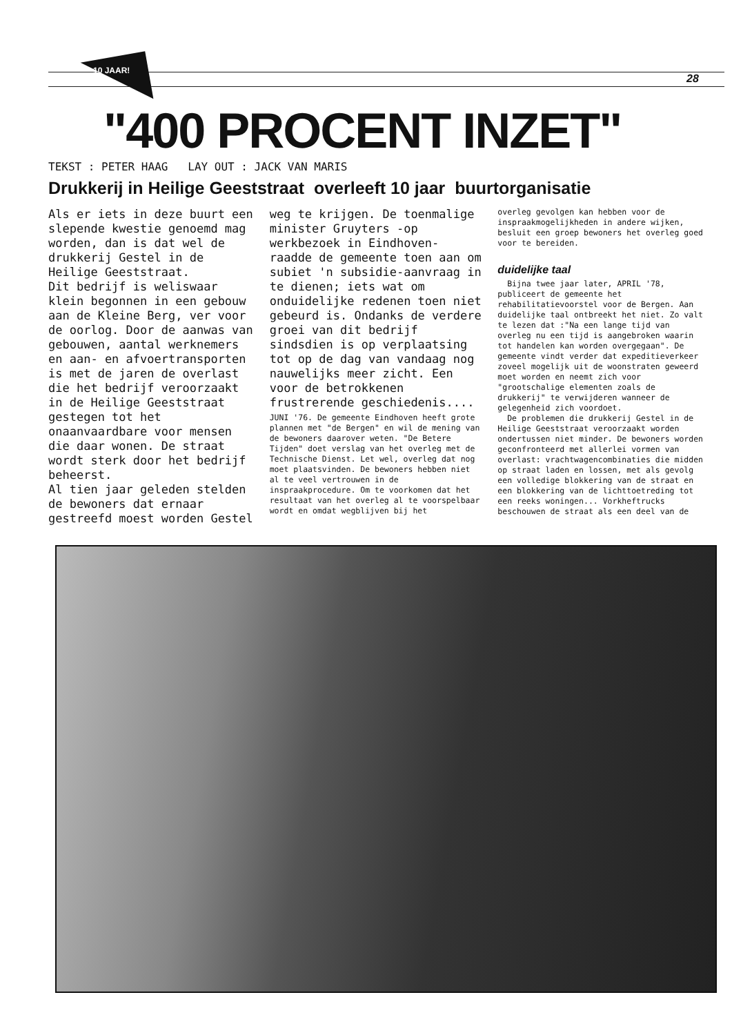10 JAAR!
28
"400 PROCENT INZET"
TEKST : PETER HAAG LAY OUT : JACK VAN MARIS
Drukkerij in Heilige Geeststraat overleeft 10 jaar buurtorganisatie
Als er iets in deze buurt een slepende kwestie genoemd mag worden, dan is dat wel de drukkerij Gestel in de Heilige Geeststraat.
Dit bedrijf is weliswaar klein begonnen in een gebouw aan de Kleine Berg, ver voor de oorlog. Door de aanwas van gebouwen, aantal werknemers en aan- en afvoertransporten is met de jaren de overlast die het bedrijf veroorzaakt in de Heilige Geeststraat gestegen tot het onaanvaardbare voor mensen die daar wonen. De straat wordt sterk door het bedrijf beheerst.
Al tien jaar geleden stelden de bewoners dat ernaar gestreefd moest worden Gestel
weg te krijgen. De toenmalige minister Gruyters -op werkbezoek in Eindhoven- raadde de gemeente toen aan om subiet 'n subsidie-aanvraag in te dienen; iets wat om onduidelijke redenen toen niet gebeurd is. Ondanks de verdere groei van dit bedrijf sindsdien is op verplaatsing tot op de dag van vandaag nog nauwelijks meer zicht. Een voor de betrokkenen frustrerende geschiedenis....
JUNI '76. De gemeente Eindhoven heeft grote plannen met "de Bergen" en wil de mening van de bewoners daarover weten. "De Betere Tijden" doet verslag van het overleg met de Technische Dienst. Let wel, overleg dat nog moet plaatsvinden. De bewoners hebben niet al te veel vertrouwen in de inspraakprocedure. Om te voorkomen dat het resultaat van het overleg al te voorspelbaar wordt en omdat wegblijven bij het
overleg gevolgen kan hebben voor de inspraakmogelijkheden in andere wijken, besluit een groep bewoners het overleg goed voor te bereiden.
duidelijke taal
Bijna twee jaar later, APRIL '78, publiceert de gemeente het rehabilitatievoorstel voor de Bergen. Aan duidelijke taal ontbreekt het niet. Zo valt te lezen dat :"Na een lange tijd van overleg nu een tijd is aangebroken waarin tot handelen kan worden overgegaan". De gemeente vindt verder dat expeditieverkeer zoveel mogelijk uit de woonstraten geweerd moet worden en neemt zich voor "grootschalige elementen zoals de drukkerij" te verwijderen wanneer de gelegenheid zich voordoet.
De problemen die drukkerij Gestel in de Heilige Geeststraat veroorzaakt worden ondertussen niet minder. De bewoners worden geconfronteerd met allerlei vormen van overlast: vrachtwagencombinaties die midden op straat laden en lossen, met als gevolg een volledige blokkering van de straat en een blokkering van de lichttoetreding tot een reeks woningen... Vorkheftrucks beschouwen de straat als een deel van de